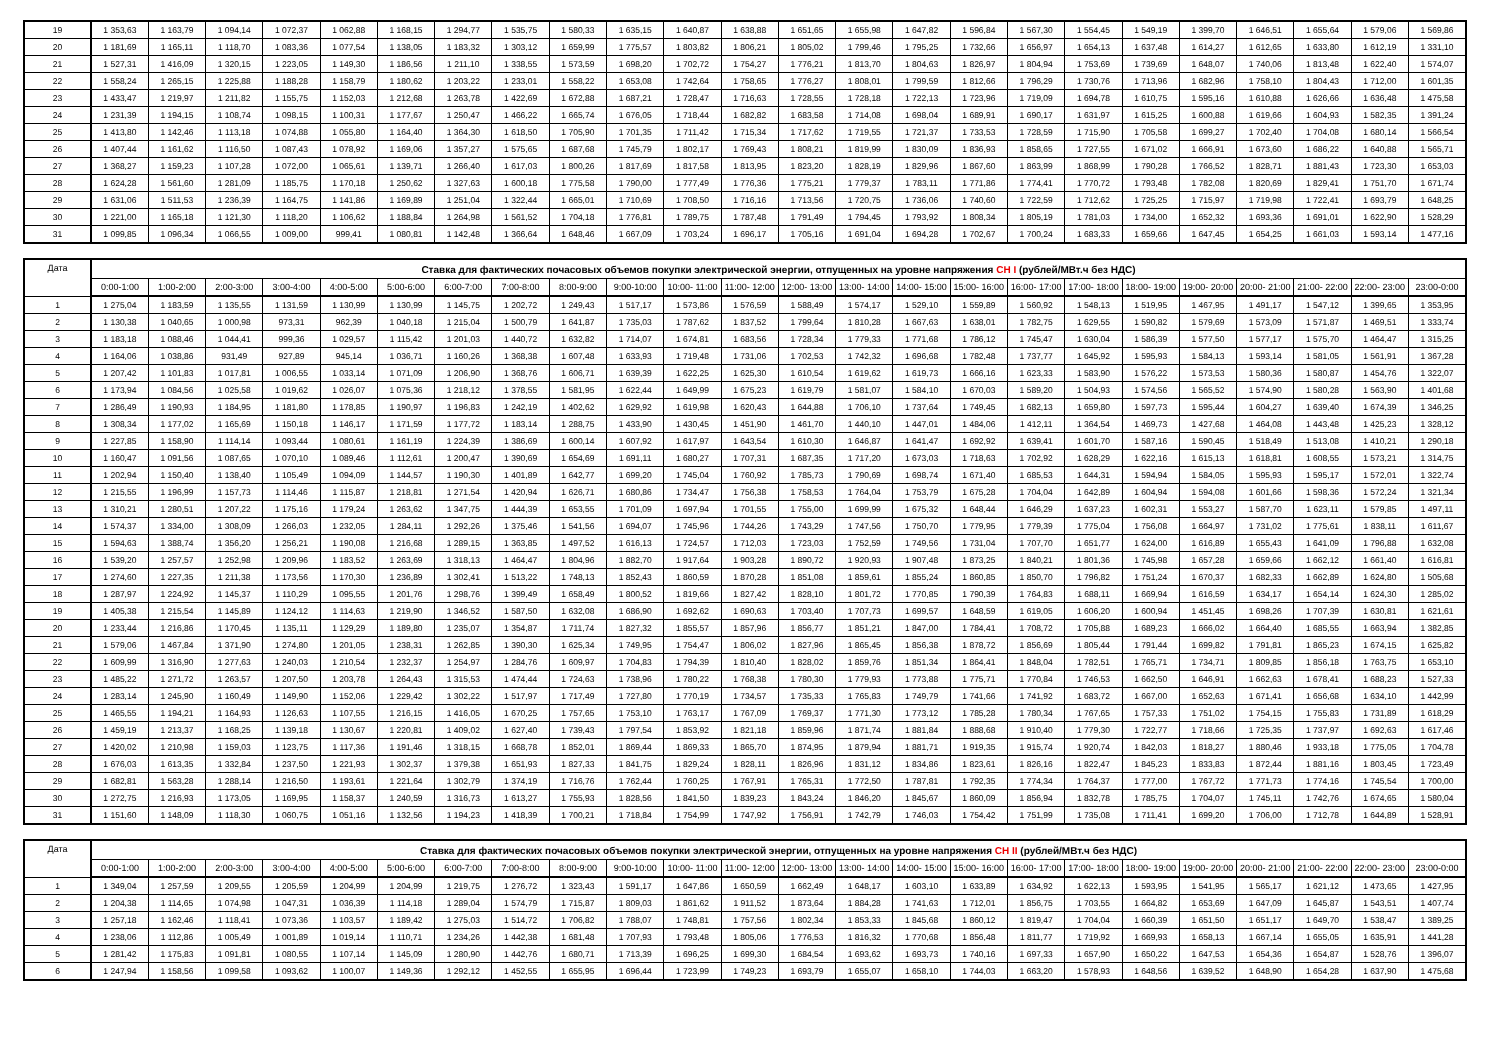| 19 | 1 353,63 | 1 163,79 | 1 094,14 | 1 072,37 | 1 062,88 | 1 168,15 | 1 294,77 | 1 535,75 | 1 580,33 | 1 635,15 | 1 640,87 | 1 638,88 | 1 651,65 | 1 655,98 | 1 647,82 | 1 596,84 | 1 567,30 | 1 554,45 | 1 549,19 | 1 399,70 | 1 646,51 | 1 655,64 | 1 579,06 | 1 569,86 |
| 20 | 1 181,69 | 1 165,11 | 1 118,70 | 1 083,36 | 1 077,54 | 1 138,05 | 1 183,32 | 1 303,12 | 1 659,99 | 1 775,57 | 1 803,82 | 1 806,21 | 1 805,02 | 1 799,46 | 1 795,25 | 1 732,66 | 1 656,97 | 1 654,13 | 1 637,48 | 1 614,27 | 1 612,65 | 1 633,80 | 1 612,19 | 1 331,10 |
| 21 | 1 527,31 | 1 416,09 | 1 320,15 | 1 223,05 | 1 149,30 | 1 186,56 | 1 211,10 | 1 338,55 | 1 573,59 | 1 698,20 | 1 702,72 | 1 754,27 | 1 776,21 | 1 813,70 | 1 804,63 | 1 826,97 | 1 804,94 | 1 753,69 | 1 739,69 | 1 648,07 | 1 740,06 | 1 813,48 | 1 622,40 | 1 574,07 |
| 22 | 1 558,24 | 1 265,15 | 1 225,88 | 1 188,28 | 1 158,79 | 1 180,62 | 1 203,22 | 1 233,01 | 1 558,22 | 1 653,08 | 1 742,64 | 1 758,65 | 1 776,27 | 1 808,01 | 1 799,59 | 1 812,66 | 1 796,29 | 1 730,76 | 1 713,96 | 1 682,96 | 1 758,10 | 1 804,43 | 1 712,00 | 1 601,35 |
| 23 | 1 433,47 | 1 219,97 | 1 211,82 | 1 155,75 | 1 152,03 | 1 212,68 | 1 263,78 | 1 422,69 | 1 672,88 | 1 687,21 | 1 728,47 | 1 716,63 | 1 728,55 | 1 728,18 | 1 722,13 | 1 723,96 | 1 719,09 | 1 694,78 | 1 610,75 | 1 595,16 | 1 610,88 | 1 626,66 | 1 636,48 | 1 475,58 |
| 24 | 1 231,39 | 1 194,15 | 1 108,74 | 1 098,15 | 1 100,31 | 1 177,67 | 1 250,47 | 1 466,22 | 1 665,74 | 1 676,05 | 1 718,44 | 1 682,82 | 1 683,58 | 1 714,08 | 1 698,04 | 1 689,91 | 1 690,17 | 1 631,97 | 1 615,25 | 1 600,88 | 1 619,66 | 1 604,93 | 1 582,35 | 1 391,24 |
| 25 | 1 413,80 | 1 142,46 | 1 113,18 | 1 074,88 | 1 055,80 | 1 164,40 | 1 364,30 | 1 618,50 | 1 705,90 | 1 701,35 | 1 711,42 | 1 715,34 | 1 717,62 | 1 719,55 | 1 721,37 | 1 733,53 | 1 728,59 | 1 715,90 | 1 705,58 | 1 699,27 | 1 702,40 | 1 704,08 | 1 680,14 | 1 566,54 |
| 26 | 1 407,44 | 1 161,62 | 1 116,50 | 1 087,43 | 1 078,92 | 1 169,06 | 1 357,27 | 1 575,65 | 1 687,68 | 1 745,79 | 1 802,17 | 1 769,43 | 1 808,21 | 1 819,99 | 1 830,09 | 1 836,93 | 1 858,65 | 1 727,55 | 1 671,02 | 1 666,91 | 1 673,60 | 1 686,22 | 1 640,88 | 1 565,71 |
| 27 | 1 368,27 | 1 159,23 | 1 107,28 | 1 072,00 | 1 065,61 | 1 139,71 | 1 266,40 | 1 617,03 | 1 800,26 | 1 817,69 | 1 817,58 | 1 813,95 | 1 823,20 | 1 828,19 | 1 829,96 | 1 867,60 | 1 863,99 | 1 868,99 | 1 790,28 | 1 766,52 | 1 828,71 | 1 881,43 | 1 723,30 | 1 653,03 |
| 28 | 1 624,28 | 1 561,60 | 1 281,09 | 1 185,75 | 1 170,18 | 1 250,62 | 1 327,63 | 1 600,18 | 1 775,58 | 1 790,00 | 1 777,49 | 1 776,36 | 1 775,21 | 1 779,37 | 1 783,11 | 1 771,86 | 1 774,41 | 1 770,72 | 1 793,48 | 1 782,08 | 1 820,69 | 1 829,41 | 1 751,70 | 1 671,74 |
| 29 | 1 631,06 | 1 511,53 | 1 236,39 | 1 164,75 | 1 141,86 | 1 169,89 | 1 251,04 | 1 322,44 | 1 665,01 | 1 710,69 | 1 708,50 | 1 716,16 | 1 713,56 | 1 720,75 | 1 736,06 | 1 740,60 | 1 722,59 | 1 712,62 | 1 725,25 | 1 715,97 | 1 719,98 | 1 722,41 | 1 693,79 | 1 648,25 |
| 30 | 1 221,00 | 1 165,18 | 1 121,30 | 1 118,20 | 1 106,62 | 1 188,84 | 1 264,98 | 1 561,52 | 1 704,18 | 1 776,81 | 1 789,75 | 1 787,48 | 1 791,49 | 1 794,45 | 1 793,92 | 1 808,34 | 1 805,19 | 1 781,03 | 1 734,00 | 1 652,32 | 1 693,36 | 1 691,01 | 1 622,90 | 1 528,29 |
| 31 | 1 099,85 | 1 096,34 | 1 066,55 | 1 009,00 | 999,41 | 1 080,81 | 1 142,48 | 1 366,64 | 1 648,46 | 1 667,09 | 1 703,24 | 1 696,17 | 1 705,16 | 1 691,04 | 1 694,28 | 1 702,67 | 1 700,24 | 1 683,33 | 1 659,66 | 1 647,45 | 1 654,25 | 1 661,03 | 1 593,14 | 1 477,16 |
| Дата | Ставка для фактических почасовых объемов покупки электрической энергии, отпущенных на уровне напряжения СН I (рублей/МВт.ч без НДС) | | | | | | | | | | | | | | | | | | | | | | | |
| --- | --- | --- | --- | --- | --- | --- | --- | --- | --- | --- | --- | --- | --- | --- | --- | --- | --- | --- | --- | --- | --- | --- | --- | --- |
| | 0:00-1:00 | 1:00-2:00 | 2:00-3:00 | 3:00-4:00 | 4:00-5:00 | 5:00-6:00 | 6:00-7:00 | 7:00-8:00 | 8:00-9:00 | 9:00-10:00 | 10:00- 11:00 | 11:00- 12:00 | 12:00- 13:00 | 13:00- 14:00 | 14:00- 15:00 | 15:00- 16:00 | 16:00- 17:00 | 17:00- 18:00 | 18:00- 19:00 | 19:00- 20:00 | 20:00- 21:00 | 21:00- 22:00 | 22:00- 23:00 | 23:00-0:00 |
| 1 | 1 275,04 | 1 183,59 | 1 135,55 | 1 131,59 | 1 130,99 | 1 130,99 | 1 145,75 | 1 202,72 | 1 249,43 | 1 517,17 | 1 573,86 | 1 576,59 | 1 588,49 | 1 574,17 | 1 529,10 | 1 559,89 | 1 560,92 | 1 548,13 | 1 519,95 | 1 467,95 | 1 491,17 | 1 547,12 | 1 399,65 | 1 353,95 |
| 2 | 1 130,38 | 1 040,65 | 1 000,98 | 973,31 | 962,39 | 1 040,18 | 1 215,04 | 1 500,79 | 1 641,87 | 1 735,03 | 1 787,62 | 1 837,52 | 1 799,64 | 1 810,28 | 1 667,63 | 1 638,01 | 1 782,75 | 1 629,55 | 1 590,82 | 1 579,69 | 1 573,09 | 1 571,87 | 1 469,51 | 1 333,74 |
| 3 | 1 183,18 | 1 088,46 | 1 044,41 | 999,36 | 1 029,57 | 1 115,42 | 1 201,03 | 1 440,72 | 1 632,82 | 1 714,07 | 1 674,81 | 1 683,56 | 1 728,34 | 1 779,33 | 1 771,68 | 1 786,12 | 1 745,47 | 1 630,04 | 1 586,39 | 1 577,50 | 1 577,17 | 1 575,70 | 1 464,47 | 1 315,25 |
| 4 | 1 164,06 | 1 038,86 | 931,49 | 927,89 | 945,14 | 1 036,71 | 1 160,26 | 1 368,38 | 1 607,48 | 1 633,93 | 1 719,48 | 1 731,06 | 1 702,53 | 1 742,32 | 1 696,68 | 1 782,48 | 1 737,77 | 1 645,92 | 1 595,93 | 1 584,13 | 1 593,14 | 1 581,05 | 1 561,91 | 1 367,28 |
| 5 | 1 207,42 | 1 101,83 | 1 017,81 | 1 006,55 | 1 033,14 | 1 071,09 | 1 206,90 | 1 368,76 | 1 606,71 | 1 639,39 | 1 622,25 | 1 625,30 | 1 610,54 | 1 619,62 | 1 619,73 | 1 666,16 | 1 623,33 | 1 583,90 | 1 576,22 | 1 573,53 | 1 580,36 | 1 580,87 | 1 454,76 | 1 322,07 |
| 6 | 1 173,94 | 1 084,56 | 1 025,58 | 1 019,62 | 1 026,07 | 1 075,36 | 1 218,12 | 1 378,55 | 1 581,95 | 1 622,44 | 1 649,99 | 1 675,23 | 1 619,79 | 1 581,07 | 1 584,10 | 1 670,03 | 1 589,20 | 1 504,93 | 1 574,56 | 1 565,52 | 1 574,90 | 1 580,28 | 1 563,90 | 1 401,68 |
| 7 | 1 286,49 | 1 190,93 | 1 184,95 | 1 181,80 | 1 178,85 | 1 190,97 | 1 196,83 | 1 242,19 | 1 402,62 | 1 629,92 | 1 619,98 | 1 620,43 | 1 644,88 | 1 706,10 | 1 737,64 | 1 749,45 | 1 682,13 | 1 659,80 | 1 597,73 | 1 595,44 | 1 604,27 | 1 639,40 | 1 674,39 | 1 346,25 |
| 8 | 1 308,34 | 1 177,02 | 1 165,69 | 1 150,18 | 1 146,17 | 1 171,59 | 1 177,72 | 1 183,14 | 1 288,75 | 1 433,90 | 1 430,45 | 1 451,90 | 1 461,70 | 1 440,10 | 1 447,01 | 1 484,06 | 1 412,11 | 1 364,54 | 1 469,73 | 1 427,68 | 1 464,08 | 1 443,48 | 1 425,23 | 1 328,12 |
| 9 | 1 227,85 | 1 158,90 | 1 114,14 | 1 093,44 | 1 080,61 | 1 161,19 | 1 224,39 | 1 386,69 | 1 600,14 | 1 607,92 | 1 617,97 | 1 643,54 | 1 610,30 | 1 646,87 | 1 641,47 | 1 692,92 | 1 639,41 | 1 601,70 | 1 587,16 | 1 590,45 | 1 518,49 | 1 513,08 | 1 410,21 | 1 290,18 |
| 10 | 1 160,47 | 1 091,56 | 1 087,65 | 1 070,10 | 1 089,46 | 1 112,61 | 1 200,47 | 1 390,69 | 1 654,69 | 1 691,11 | 1 680,27 | 1 707,31 | 1 687,35 | 1 717,20 | 1 673,03 | 1 718,63 | 1 702,92 | 1 628,29 | 1 622,16 | 1 615,13 | 1 618,81 | 1 608,55 | 1 573,21 | 1 314,75 |
| 11 | 1 202,94 | 1 150,40 | 1 138,40 | 1 105,49 | 1 094,09 | 1 144,57 | 1 190,30 | 1 401,89 | 1 642,77 | 1 699,20 | 1 745,04 | 1 760,92 | 1 785,73 | 1 790,69 | 1 698,74 | 1 671,40 | 1 685,53 | 1 644,31 | 1 594,94 | 1 584,05 | 1 595,93 | 1 595,17 | 1 572,01 | 1 322,74 |
| 12 | 1 215,55 | 1 196,99 | 1 157,73 | 1 114,46 | 1 115,87 | 1 218,81 | 1 271,54 | 1 420,94 | 1 626,71 | 1 680,86 | 1 734,47 | 1 756,38 | 1 758,53 | 1 764,04 | 1 753,79 | 1 675,28 | 1 704,04 | 1 642,89 | 1 604,94 | 1 594,08 | 1 601,66 | 1 598,36 | 1 572,24 | 1 321,34 |
| 13 | 1 310,21 | 1 280,51 | 1 207,22 | 1 175,16 | 1 179,24 | 1 263,62 | 1 347,75 | 1 444,39 | 1 653,55 | 1 701,09 | 1 697,94 | 1 701,55 | 1 755,00 | 1 699,99 | 1 675,32 | 1 648,44 | 1 646,29 | 1 637,23 | 1 602,31 | 1 553,27 | 1 587,70 | 1 623,11 | 1 579,85 | 1 497,11 |
| 14 | 1 574,37 | 1 334,00 | 1 308,09 | 1 266,03 | 1 232,05 | 1 284,11 | 1 292,26 | 1 375,46 | 1 541,56 | 1 694,07 | 1 745,96 | 1 744,26 | 1 743,29 | 1 747,56 | 1 750,70 | 1 779,95 | 1 779,39 | 1 775,04 | 1 756,08 | 1 664,97 | 1 731,02 | 1 775,61 | 1 838,11 | 1 611,67 |
| 15 | 1 594,63 | 1 388,74 | 1 356,20 | 1 256,21 | 1 190,08 | 1 216,68 | 1 289,15 | 1 363,85 | 1 497,52 | 1 616,13 | 1 724,57 | 1 712,03 | 1 723,03 | 1 752,59 | 1 749,56 | 1 731,04 | 1 707,70 | 1 651,77 | 1 624,00 | 1 616,89 | 1 655,43 | 1 641,09 | 1 796,88 | 1 632,08 |
| 16 | 1 539,20 | 1 257,57 | 1 252,98 | 1 209,96 | 1 183,52 | 1 263,69 | 1 318,13 | 1 464,47 | 1 804,96 | 1 882,70 | 1 917,64 | 1 903,28 | 1 890,72 | 1 920,93 | 1 907,48 | 1 873,25 | 1 840,21 | 1 801,36 | 1 745,98 | 1 657,28 | 1 659,66 | 1 662,12 | 1 661,40 | 1 616,81 |
| 17 | 1 274,60 | 1 227,35 | 1 211,38 | 1 173,56 | 1 170,30 | 1 236,89 | 1 302,41 | 1 513,22 | 1 748,13 | 1 852,43 | 1 860,59 | 1 870,28 | 1 851,08 | 1 859,61 | 1 855,24 | 1 860,85 | 1 850,70 | 1 796,82 | 1 751,24 | 1 670,37 | 1 682,33 | 1 662,89 | 1 624,80 | 1 505,68 |
| 18 | 1 287,97 | 1 224,92 | 1 145,37 | 1 110,29 | 1 095,55 | 1 201,76 | 1 298,76 | 1 399,49 | 1 658,49 | 1 800,52 | 1 819,66 | 1 827,42 | 1 828,10 | 1 801,72 | 1 770,85 | 1 790,39 | 1 764,83 | 1 688,11 | 1 669,94 | 1 616,59 | 1 634,17 | 1 654,14 | 1 624,30 | 1 285,02 |
| 19 | 1 405,38 | 1 215,54 | 1 145,89 | 1 124,12 | 1 114,63 | 1 219,90 | 1 346,52 | 1 587,50 | 1 632,08 | 1 686,90 | 1 692,62 | 1 690,63 | 1 703,40 | 1 707,73 | 1 699,57 | 1 648,59 | 1 619,05 | 1 606,20 | 1 600,94 | 1 451,45 | 1 698,26 | 1 707,39 | 1 630,81 | 1 621,61 |
| 20 | 1 233,44 | 1 216,86 | 1 170,45 | 1 135,11 | 1 129,29 | 1 189,80 | 1 235,07 | 1 354,87 | 1 711,74 | 1 827,32 | 1 855,57 | 1 857,96 | 1 856,77 | 1 851,21 | 1 847,00 | 1 784,41 | 1 708,72 | 1 705,88 | 1 689,23 | 1 666,02 | 1 664,40 | 1 685,55 | 1 663,94 | 1 382,85 |
| 21 | 1 579,06 | 1 467,84 | 1 371,90 | 1 274,80 | 1 201,05 | 1 238,31 | 1 262,85 | 1 390,30 | 1 625,34 | 1 749,95 | 1 754,47 | 1 806,02 | 1 827,96 | 1 865,45 | 1 856,38 | 1 878,72 | 1 856,69 | 1 805,44 | 1 791,44 | 1 699,82 | 1 791,81 | 1 865,23 | 1 674,15 | 1 625,82 |
| 22 | 1 609,99 | 1 316,90 | 1 277,63 | 1 240,03 | 1 210,54 | 1 232,37 | 1 254,97 | 1 284,76 | 1 609,97 | 1 704,83 | 1 794,39 | 1 810,40 | 1 828,02 | 1 859,76 | 1 851,34 | 1 864,41 | 1 848,04 | 1 782,51 | 1 765,71 | 1 734,71 | 1 809,85 | 1 856,18 | 1 763,75 | 1 653,10 |
| 23 | 1 485,22 | 1 271,72 | 1 263,57 | 1 207,50 | 1 203,78 | 1 264,43 | 1 315,53 | 1 474,44 | 1 724,63 | 1 738,96 | 1 780,22 | 1 768,38 | 1 780,30 | 1 779,93 | 1 773,88 | 1 775,71 | 1 770,84 | 1 746,53 | 1 662,50 | 1 646,91 | 1 662,63 | 1 678,41 | 1 688,23 | 1 527,33 |
| 24 | 1 283,14 | 1 245,90 | 1 160,49 | 1 149,90 | 1 152,06 | 1 229,42 | 1 302,22 | 1 517,97 | 1 717,49 | 1 727,80 | 1 770,19 | 1 734,57 | 1 735,33 | 1 765,83 | 1 749,79 | 1 741,66 | 1 741,92 | 1 683,72 | 1 667,00 | 1 652,63 | 1 671,41 | 1 656,68 | 1 634,10 | 1 442,99 |
| 25 | 1 465,55 | 1 194,21 | 1 164,93 | 1 126,63 | 1 107,55 | 1 216,15 | 1 416,05 | 1 670,25 | 1 757,65 | 1 753,10 | 1 763,17 | 1 767,09 | 1 769,37 | 1 771,30 | 1 773,12 | 1 785,28 | 1 780,34 | 1 767,65 | 1 757,33 | 1 751,02 | 1 754,15 | 1 755,83 | 1 731,89 | 1 618,29 |
| 26 | 1 459,19 | 1 213,37 | 1 168,25 | 1 139,18 | 1 130,67 | 1 220,81 | 1 409,02 | 1 627,40 | 1 739,43 | 1 797,54 | 1 853,92 | 1 821,18 | 1 859,96 | 1 871,74 | 1 881,84 | 1 888,68 | 1 910,40 | 1 779,30 | 1 722,77 | 1 718,66 | 1 725,35 | 1 737,97 | 1 692,63 | 1 617,46 |
| 27 | 1 420,02 | 1 210,98 | 1 159,03 | 1 123,75 | 1 117,36 | 1 191,46 | 1 318,15 | 1 668,78 | 1 852,01 | 1 869,44 | 1 869,33 | 1 865,70 | 1 874,95 | 1 879,94 | 1 881,71 | 1 919,35 | 1 915,74 | 1 920,74 | 1 842,03 | 1 818,27 | 1 880,46 | 1 933,18 | 1 775,05 | 1 704,78 |
| 28 | 1 676,03 | 1 613,35 | 1 332,84 | 1 237,50 | 1 221,93 | 1 302,37 | 1 379,38 | 1 651,93 | 1 827,33 | 1 841,75 | 1 829,24 | 1 828,11 | 1 826,96 | 1 831,12 | 1 834,86 | 1 823,61 | 1 826,16 | 1 822,47 | 1 845,23 | 1 833,83 | 1 872,44 | 1 881,16 | 1 803,45 | 1 723,49 |
| 29 | 1 682,81 | 1 563,28 | 1 288,14 | 1 216,50 | 1 193,61 | 1 221,64 | 1 302,79 | 1 374,19 | 1 716,76 | 1 762,44 | 1 760,25 | 1 767,91 | 1 765,31 | 1 772,50 | 1 787,81 | 1 792,35 | 1 774,34 | 1 764,37 | 1 777,00 | 1 767,72 | 1 771,73 | 1 774,16 | 1 745,54 | 1 700,00 |
| 30 | 1 272,75 | 1 216,93 | 1 173,05 | 1 169,95 | 1 158,37 | 1 240,59 | 1 316,73 | 1 613,27 | 1 755,93 | 1 828,56 | 1 841,50 | 1 839,23 | 1 843,24 | 1 846,20 | 1 845,67 | 1 860,09 | 1 856,94 | 1 832,78 | 1 785,75 | 1 704,07 | 1 745,11 | 1 742,76 | 1 674,65 | 1 580,04 |
| 31 | 1 151,60 | 1 148,09 | 1 118,30 | 1 060,75 | 1 051,16 | 1 132,56 | 1 194,23 | 1 418,39 | 1 700,21 | 1 718,84 | 1 754,99 | 1 747,92 | 1 756,91 | 1 742,79 | 1 746,03 | 1 754,42 | 1 751,99 | 1 735,08 | 1 711,41 | 1 699,20 | 1 706,00 | 1 712,78 | 1 644,89 | 1 528,91 |
| Дата | Ставка для фактических почасовых объемов покупки электрической энергии, отпущенных на уровне напряжения СН II (рублей/МВт.ч без НДС) | | | | | | | | | | | | | | | | | | | | | | | |
| --- | --- | --- | --- | --- | --- | --- | --- | --- | --- | --- | --- | --- | --- | --- | --- | --- | --- | --- | --- | --- | --- | --- | --- | --- |
| | 0:00-1:00 | 1:00-2:00 | 2:00-3:00 | 3:00-4:00 | 4:00-5:00 | 5:00-6:00 | 6:00-7:00 | 7:00-8:00 | 8:00-9:00 | 9:00-10:00 | 10:00- 11:00 | 11:00- 12:00 | 12:00- 13:00 | 13:00- 14:00 | 14:00- 15:00 | 15:00- 16:00 | 16:00- 17:00 | 17:00- 18:00 | 18:00- 19:00 | 19:00- 20:00 | 20:00- 21:00 | 21:00- 22:00 | 22:00- 23:00 | 23:00-0:00 |
| 1 | 1 349,04 | 1 257,59 | 1 209,55 | 1 205,59 | 1 204,99 | 1 204,99 | 1 219,75 | 1 276,72 | 1 323,43 | 1 591,17 | 1 647,86 | 1 650,59 | 1 662,49 | 1 648,17 | 1 603,10 | 1 633,89 | 1 634,92 | 1 622,13 | 1 593,95 | 1 541,95 | 1 565,17 | 1 621,12 | 1 473,65 | 1 427,95 |
| 2 | 1 204,38 | 1 114,65 | 1 074,98 | 1 047,31 | 1 036,39 | 1 114,18 | 1 289,04 | 1 574,79 | 1 715,87 | 1 809,03 | 1 861,62 | 1 911,52 | 1 873,64 | 1 884,28 | 1 741,63 | 1 712,01 | 1 856,75 | 1 703,55 | 1 664,82 | 1 653,69 | 1 647,09 | 1 645,87 | 1 543,51 | 1 407,74 |
| 3 | 1 257,18 | 1 162,46 | 1 118,41 | 1 073,36 | 1 103,57 | 1 189,42 | 1 275,03 | 1 514,72 | 1 706,82 | 1 788,07 | 1 748,81 | 1 757,56 | 1 802,34 | 1 853,33 | 1 845,68 | 1 860,12 | 1 819,47 | 1 704,04 | 1 660,39 | 1 651,50 | 1 651,17 | 1 649,70 | 1 538,47 | 1 389,25 |
| 4 | 1 238,06 | 1 112,86 | 1 005,49 | 1 001,89 | 1 019,14 | 1 110,71 | 1 234,26 | 1 442,38 | 1 681,48 | 1 707,93 | 1 793,48 | 1 805,06 | 1 776,53 | 1 816,32 | 1 770,68 | 1 856,48 | 1 811,77 | 1 719,92 | 1 669,93 | 1 658,13 | 1 667,14 | 1 655,05 | 1 635,91 | 1 441,28 |
| 5 | 1 281,42 | 1 175,83 | 1 091,81 | 1 080,55 | 1 107,14 | 1 145,09 | 1 280,90 | 1 442,76 | 1 680,71 | 1 713,39 | 1 696,25 | 1 699,30 | 1 684,54 | 1 693,62 | 1 693,73 | 1 740,16 | 1 697,33 | 1 657,90 | 1 650,22 | 1 647,53 | 1 654,36 | 1 654,87 | 1 528,76 | 1 396,07 |
| 6 | 1 247,94 | 1 158,56 | 1 099,58 | 1 093,62 | 1 100,07 | 1 149,36 | 1 292,12 | 1 452,55 | 1 655,95 | 1 696,44 | 1 723,99 | 1 749,23 | 1 693,79 | 1 655,07 | 1 658,10 | 1 744,03 | 1 663,20 | 1 578,93 | 1 648,56 | 1 639,52 | 1 648,90 | 1 654,28 | 1 637,90 | 1 475,68 |